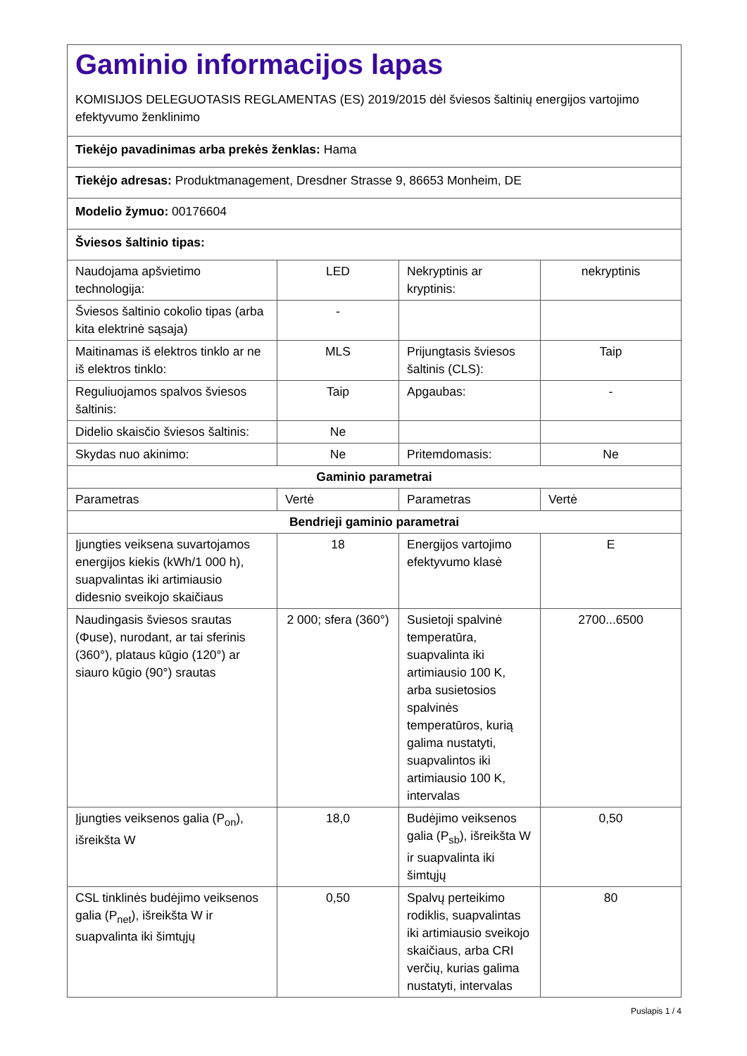| Gaminio informacijos lapas KOMISIJOS DELEGUOTASIS REGLAMENTAS (ES) 2019/2015 dėl šviesos šaltinių energijos vartojimo efektyvumo ženklinimo | | | |
| Tiekėjo pavadinimas arba prekės ženklas: Hama | | | |
| Tiekėjo adresas: Produktmanagement, Dresdner Strasse 9, 86653 Monheim, DE | | | |
| Modelio žymuo: 00176604 | | | |
| Šviesos šaltinio tipas: | | | |
| Naudojama apšvietimo technologija: | LED | Nekryptinis ar kryptinis: | nekryptinis |
| Šviesos šaltinio cokolio tipas (arba kita elektrinė sąsaja) | - | | |
| Maitinamas iš elektros tinklo ar ne iš elektros tinklo: | MLS | Prijungtasis šviesos šaltinis (CLS): | Taip |
| Reguliuojamos spalvos šviesos šaltinis: | Taip | Apgaubas: | - |
| Didelio skaisčio šviesos šaltinis: | Ne | | |
| Skydas nuo akinimo: | Ne | Pritemdomasis: | Ne |
| Gaminio parametrai | | | |
| Parametras | Vertė | Parametras | Vertė |
| Bendrieji gaminio parametrai | | | |
| Įjungties veiksena suvartojamos energijos kiekis (kWh/1 000 h), suapvalintas iki artimiausio didesnio sveikojo skaičiaus | 18 | Energijos vartojimo efektyvumo klasė | E |
| Naudingasis šviesos srautas (Φuse), nurodant, ar tai sferinis (360°), plataus kūgio (120°) ar siauro kūgio (90°) srautas | 2 000; sfera (360°) | Susietoji spalvinė temperatūra, suapvalinta iki artimiausio 100 K, arba susietosios spalvinės temperatūros, kurią galima nustatyti, suapvalintos iki artimiausio 100 K, intervalas | 2700...6500 |
| Įjungties veiksenos galia (P<sub>on</sub>), išreikšta W | 18,0 | Budėjimo veiksenos galia (P<sub>sb</sub>), išreikšta W ir suapvalinta iki šimtųjų | 0,50 |
| CSL tinklinės budėjimo veiksenos galia (P<sub>net</sub>), išreikšta W ir suapvalinta iki šimtųjų | 0,50 | Spalvų perteikimo rodiklis, suapvalintas iki artimiausio sveikojo skaičiaus, arba CRI verčių, kurias galima nustatyti, intervalas | 80 |
Puslapis 1 / 4